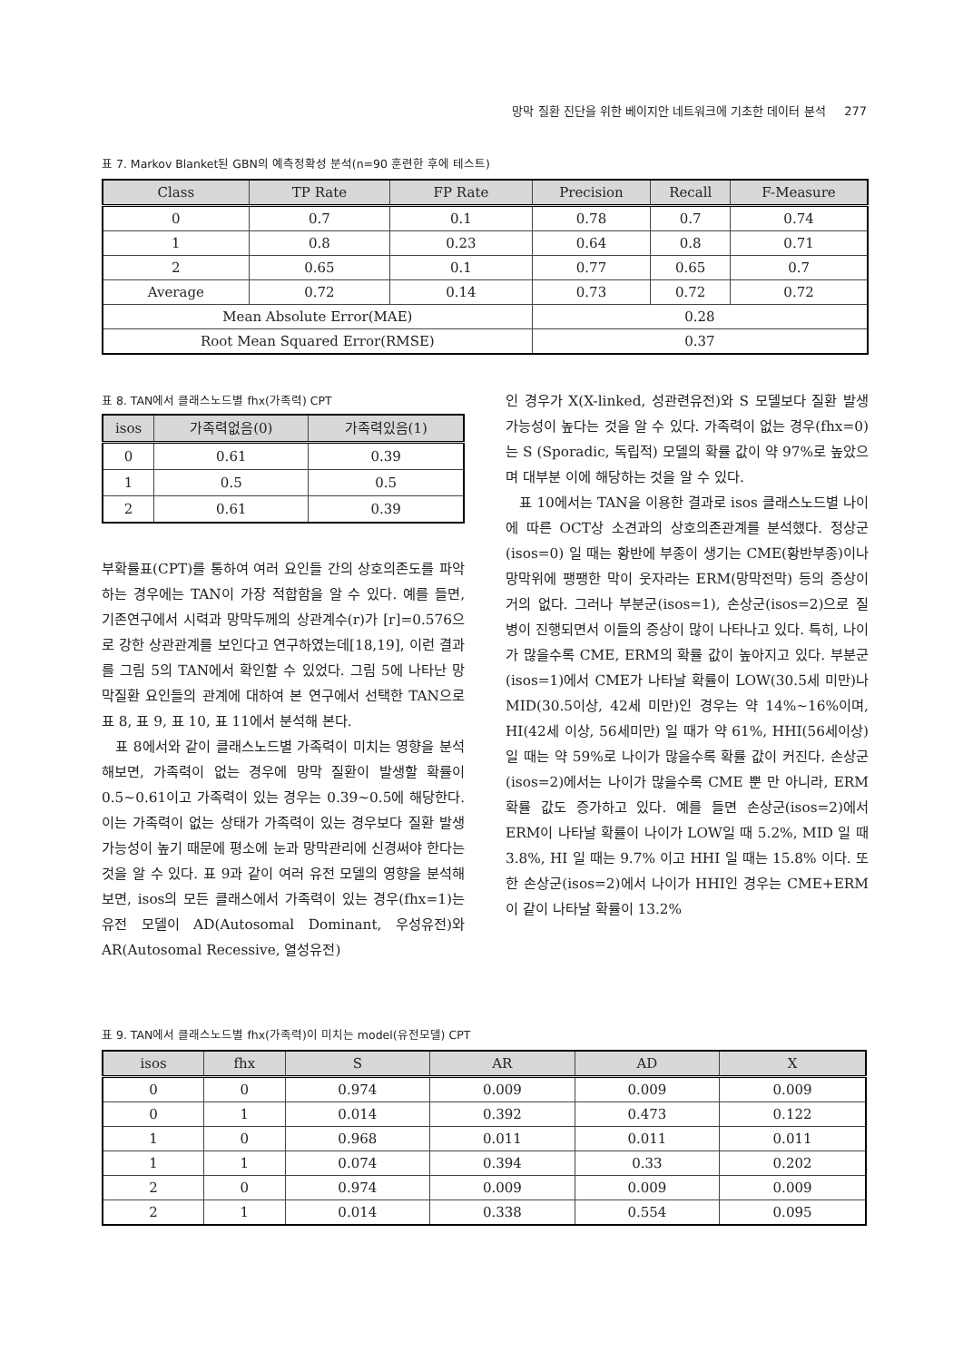망막 질환 진단을 위한 베이지안 네트워크에 기초한 데이터 분석 277
표 7. Markov Blanket된 GBN의 예측정확성 분석(n=90 훈련한 후에 테스트)
| Class | TP Rate | FP Rate | Precision | Recall | F-Measure |
| --- | --- | --- | --- | --- | --- |
| 0 | 0.7 | 0.1 | 0.78 | 0.7 | 0.74 |
| 1 | 0.8 | 0.23 | 0.64 | 0.8 | 0.71 |
| 2 | 0.65 | 0.1 | 0.77 | 0.65 | 0.7 |
| Average | 0.72 | 0.14 | 0.73 | 0.72 | 0.72 |
| Mean Absolute Error(MAE) | | | 0.28 | | |
| Root Mean Squared Error(RMSE) | | | 0.37 | | |
표 8. TAN에서 클래스노드별 fhx(가족력) CPT
| isos | 가족력없음(0) | 가족력있음(1) |
| --- | --- | --- |
| 0 | 0.61 | 0.39 |
| 1 | 0.5 | 0.5 |
| 2 | 0.61 | 0.39 |
부확률표(CPT)를 통하여 여러 요인들 간의 상호의존도를 파악하는 경우에는 TAN이 가장 적합함을 알 수 있다. 예를 들면, 기존연구에서 시력과 망막두께의 상관계수(r)가 [r]=0.576으로 강한 상관관계를 보인다고 연구하였는데[18,19], 이런 결과를 그림 5의 TAN에서 확인할 수 있었다. 그림 5에 나타난 망막질환 요인들의 관계에 대하여 본 연구에서 선택한 TAN으로 표 8, 표 9, 표 10, 표 11에서 분석해 본다.
표 8에서와 같이 클래스노드별 가족력이 미치는 영향을 분석해보면, 가족력이 없는 경우에 망막 질환이 발생할 확률이 0.5~0.61이고 가족력이 있는 경우는 0.39~0.5에 해당한다. 이는 가족력이 없는 상태가 가족력이 있는 경우보다 질환 발생가능성이 높기 때문에 평소에 눈과 망막관리에 신경써야 한다는 것을 알 수 있다. 표 9과 같이 여러 유전 모델의 영향을 분석해 보면, isos의 모든 클래스에서 가족력이 있는 경우(fhx=1)는 유전 모델이 AD(Autosomal Dominant, 우성유전)와 AR(Autosomal Recessive, 열성유전)
인 경우가 X(X-linked, 성관련유전)와 S 모델보다 질환 발생 가능성이 높다는 것을 알 수 있다. 가족력이 없는 경우(fhx=0)는 S (Sporadic, 독립적) 모델의 확률 값이 약 97%로 높았으며 대부분 이에 해당하는 것을 알 수 있다.
표 10에서는 TAN을 이용한 결과로 isos 클래스노드별 나이에 따른 OCT상 소견과의 상호의존관계를 분석했다. 정상군(isos=0) 일 때는 황반에 부종이 생기는 CME(황반부종)이나 망막위에 팽팽한 막이 웃자라는 ERM(망막전막) 등의 증상이 거의 없다. 그러나 부분군(isos=1), 손상군(isos=2)으로 질병이 진행되면서 이들의 증상이 많이 나타나고 있다. 특히, 나이가 많을수록 CME, ERM의 확률 값이 높아지고 있다. 부분군(isos=1)에서 CME가 나타날 확률이 LOW(30.5세 미만)나 MID(30.5이상, 42세 미만)인 경우는 약 14%~16%이며, HI(42세 이상, 56세미만) 일 때가 약 61%, HHI(56세이상) 일 때는 약 59%로 나이가 많을수록 확률 값이 커진다. 손상군(isos=2)에서는 나이가 많을수록 CME 뿐 만 아니라, ERM 확률 값도 증가하고 있다. 예를 들면 손상군(isos=2)에서 ERM이 나타날 확률이 나이가 LOW일 때 5.2%, MID 일 때 3.8%, HI 일 때는 9.7% 이고 HHI 일 때는 15.8% 이다. 또한 손상군(isos=2)에서 나이가 HHI인 경우는 CME+ERM 이 같이 나타날 확률이 13.2%
표 9. TAN에서 클래스노드별 fhx(가족력)이 미치는 model(유전모델) CPT
| isos | fhx | S | AR | AD | X |
| --- | --- | --- | --- | --- | --- |
| 0 | 0 | 0.974 | 0.009 | 0.009 | 0.009 |
| 0 | 1 | 0.014 | 0.392 | 0.473 | 0.122 |
| 1 | 0 | 0.968 | 0.011 | 0.011 | 0.011 |
| 1 | 1 | 0.074 | 0.394 | 0.33 | 0.202 |
| 2 | 0 | 0.974 | 0.009 | 0.009 | 0.009 |
| 2 | 1 | 0.014 | 0.338 | 0.554 | 0.095 |